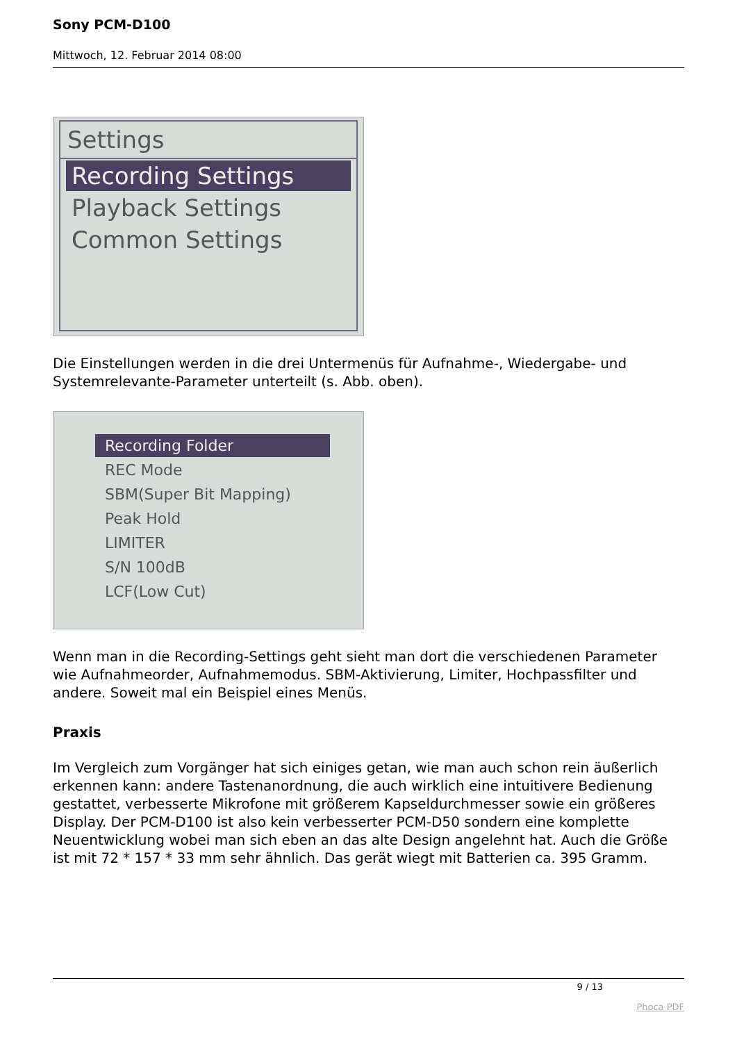Sony PCM-D100
Mittwoch, 12. Februar 2014 08:00
Settings
Recording Settings
Playback Settings
Common Settings
Die Einstellungen werden in die drei Untermenüs für Aufnahme-, Wiedergabe- und Systemrelevante-Parameter unterteilt (s. Abb. oben).
Recording Folder
REC Mode
SBM(Super Bit Mapping)
Peak Hold
LIMITER
S/N 100dB
LCF(Low Cut)
Wenn man in die Recording-Settings geht sieht man dort die verschiedenen Parameter wie Aufnahmeorder, Aufnahmemodus. SBM-Aktivierung, Limiter, Hochpassfilter und andere. Soweit mal ein Beispiel eines Menüs.
Praxis
Im Vergleich zum Vorgänger hat sich einiges getan, wie man auch schon rein äußerlich erkennen kann: andere Tastenanordnung, die auch wirklich eine intuitivere Bedienung gestattet, verbesserte Mikrofone mit größerem Kapseldurchmesser sowie ein größeres Display. Der PCM-D100 ist also kein verbesserter PCM-D50 sondern eine komplette Neuentwicklung wobei man sich eben an das alte Design angelehnt hat. Auch die Größe ist mit 72 * 157 * 33 mm sehr ähnlich. Das gerät wiegt mit Batterien ca. 395 Gramm.
9 / 13
Phoca PDF